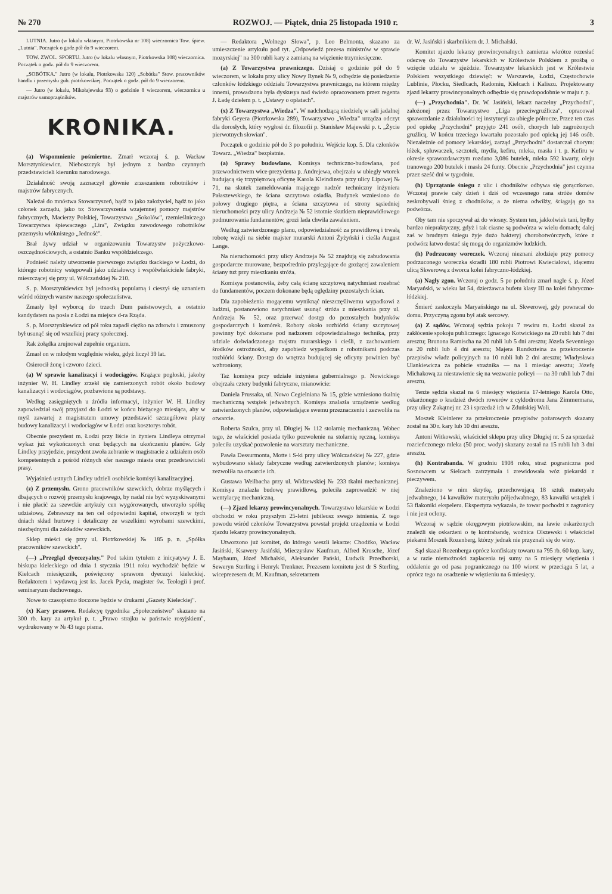№ 270 ROZWOJ. — Piątek, dnia 25 listopada 1910 r. 3
LUTNIA. Jutro (w lokalu własnym, Piotrkowska nr 108) wieczornica Tow. śpiew. „Lutnia". Początek o godz pół do 9 wieczorem.
TOW. ZWOL. SPORTU. Jutro (w lokalu własnym, Piotrkowska 108) wieczornica. Początek o godz. pół do 9 wieczorem.
„SOBÓTKA." Jutro (w lokalu, Piotrkowska 120) „Sobótka" Stow. pracowników handlu i przemysłu gub. piotrkowskiej. Początek o godz. pół do 9 wieczorem.
— Jutro (w lokalu, Mikołajewska 93) o godzinie 8 wieczorem, wieczornica u majstrów samoprząśników.
KRONIKA.
(a) Wspomnienie pośmiertne. Zmarł wczoraj ś. p. Wacław Morsztynkiewicz. Nieboszczyk był jednym z bardzo czynnych przedstawicieli kierunku narodowego.
Działalność swoją zaznaczył głównie zrzeszaniem robotników i majstrów fabrycznych.
Należał do mnóstwa Stowarzyszeń, bądź to jako założyciel, bądź to jako członek zarządu, jako to: Stowarzyszenia wzajemnej pomocy majstrów fabrycznych, Macierzy Polskiej, Towarzystwa „Sokolów", rzemieślniczego Towarzystwa śpiewaczego „Lira", Związku zawodowego robotników przemysłu włóknistego „Jedność".
Brał żywy udział w organizowaniu Towarzystw pożyczkowo-oszczędnościowych, a ostatnio Banku współdzielczego.
Podnieść należy utworzenie pierwszego związku tkackiego w Łodzi, do którego robotnicy wstępowali jako udziałowcy i współwłaściciele fabryki, mieszczącej się przy ul. Wólczańskiej № 210.
S. p. Morsztynkiewicz był jednostką popularną i cieszył się uznaniem wśród różnych warstw naszego społeczeństwa.
Zmarły był wyborcą do trzech Dum państwowych, a ostatnio kandydatem na posła z Łodzi na miejsce d-ra Rządа.
S. p. Morsztynkiewicz od pół roku zapadł ciężko na zdrowiu i zmuszony był usunąć się od wszelkiej pracy społecznej.
Rak żołądka zrujnował zupełnie organizm.
Zmarł on w młodym względnie wieku, gdyż liczył 39 lat.
Osierocił żonę i czworo dzieci.
(a) W sprawie kanalizacyi i wodociągów. Krążące pogłoski, jakoby inżynier W. H. Lindley zrzekł się zamierzonych robót około budowy kanalizacyi i wodociągów, pozbawione są podstawy.
Według zasięgniętych u źródła informacyi, inżynier W. H. Lindley zapowiedział swój przyjazd do Łodzi w końcu bieżącego miesiąca, aby w myśl zawartej z magistratem umowy przedstawić szczegółowe plany budowy kanalizacyi i wodociągów w Łodzi oraz kosztorys robót.
Obecnie prezydent m. Łodzi przy liście in żyniera Lindleya otrzymał wykaz już wykończonych oraz będących na ukończeniu planów. Gdy Lindley przyjedzie, prezydent zwoła zebranie w magistracie z udziałem osób kompetentnych z pośród różnych sfer naszego miasta oraz przedstawicieli prasy.
Wyjaśnień ustnych Lindley udzieli osobiście komisyi kanalizacyjnej.
(z) Z przemysłu. Grono pracowników szewckich, dobrze myślących i dbających o rozwój przemysłu krajowego, by nadal nie być wyzyskiwanymi i nie płacić za szewckie artykuły cen wygórowanych, utworzyło spółkę udziałową. Zebrawszy na ten cel odpowiedni kapitał, otworzyli w tych dniach skład hurtowy i detaliczny ze wszelkimi wyrobami szewckimi, niezbędnymi dla zakładów szewckich.
Sklep mieści się przy ul. Piotrkowskiej № 185 p. n. „Spółka pracowników szewckich".
(—) „Przegląd dyecezyalny." Pod takim tytułem z inicyatywy J. E. biskupa kieleckiego od dnia 1 stycznia 1911 roku wychodzić będzie w Kielcach miesięcznik, poświęcony sprawom dyecezyi kieleckiej. Redaktorem i wydawcą jest ks. Jacek Pycia, magister św. Teologii i prof. seminaryum duchownego.
Nowe to czasopismo tłoczone będzie w drukarni „Gazety Kieleckiej".
(x) Kary prasowe. Redakcyę tygodnika „Społeczeństwo" skazano na 300 rb. kary za artykuł p. t. „Prawo strajku w państwie rosyjskiem", wydrukowany w № 43 tego pisma.
— Redaktora „Wolnego Słowa", p. Leo Belmonta, skazano za umieszczenie artykułu pod tyt. „Odpowiedź prezesa ministrów w sprawie mozyrskiej" na 300 rubli kary z zamianą na więzienie trzymiesięczne.
(a) Z Towarzystwa prawniczego. Dzisiaj o godzinie pół do 9 wieczorem, w lokalu przy ulicy Nowy Rynek № 9, odbędzie się posiedzenie członków łódzkiego oddziału Towarzystwa prawniczego, na którem między innemi, prowadzona była dyskusya nad świeżo opracowanem przez regenta J. Ładę dziełem p. t. „Ustawy o opłatach".
(x) Z Towarzystwa „Wiedza". W nadchodzącą niedzielę w sali jadalnej fabryki Geyera (Piotrkowska 289), Towarzystwo „Wiedza" urządza odczyt dla dorosłych, który wygłosi dr. filozofii p. Stanisław Majewski p. t. „Życie pierwotnych słowian".
Początek o godzinie pół do 3 po południu. Wejście kop. 5. Dla członków Towarz. „Wiedza" bezpłatnie.
(a) Sprawy budowlane. Komisya techniczno-budowlana, pod przewodnictwem wice-prezydenta p. Andrejewa, obejrzała w ubiegły wtorek budującą się trzypiętrową oficynę Karola Kleindinsta przy ulicy Lipowej № 71, na skutek zameldowania mającego nadzór techniczny inżyniera Pałaszewskiego, że ściana szczytowa osiadła. Budynek wzniesiono do połowy drugiego piętra, a ściana szczytowa od strony sąsiedniej nieruchomości przy ulicy Andrzeja № 52 istotnie skutkiem nieprawidłowego podmurowania fundamentów, grozi lada chwila zawaleniem.
Według zatwierdzonego planu, odpowiedzialność za prawidłową i trwałą robotę wzięli na siebie majster murarski Antoni Żyżyński i cieśla August Lange.
Na nieruchomości przy ulicy Andrzeja № 52 znajdują się zabudowania gospodarcze murowane, bezpośrednio przylegające do grożącej zawaleniem ściany tuż przy mieszkaniu stróża.
Komisya postanowiła, żeby całą ścianę szczytową natychmiast rozebrać do fundamentów, poczem dokonane będą oględziny pozostałych ścian.
Dla zapobieżenia mogącemu wyniknąć nieszczęśliwemu wypadkowi z ludźmi, postanowiono natychmiast usunąć stróża z mieszkania przy ul. Andrzeja № 52, oraz przerwać dostęp do pozostałych budynków gospodarczych i komórek. Roboty około rozbiórki ściany szczytowej powinny być dokonane pod nadzorem odpowiedzialnego technika, przy udziale doświadczonego majstra murarskiego i cieśli, z zachowaniem środków ostrożności, aby zapobiedz wypadkom z robotnikami podczas rozbiórki ściany. Dostęp do wnętrza budującej się oficyny powinien być wzbroniony.
Taż komisya przy udziale inżyniera gubernialnego p. Nowickiego obejrzała cztery budynki fabryczne, mianowicie:
Daniela Prussaka, ul. Nowo Cegielniana № 15, gdzie wzniesiono tkalnię mechaniczną wstążek jedwabnych. Komisya znalazła urządzenie według zatwierdzonych planów, odpowiadające swemu przeznaczeniu i zezwoliła na otwarcie.
Roberta Szulca, przy ul. Długiej № 112 stolarnię mechaniczną. Wobec tego, że właściciel posiada tylko pozwolenie na stolarnię ręczną, komisya poleciła uzyskać pozwolenie na warsztaty mechaniczne.
Pawła Dessurmonta, Motte i S-ki przy ulicy Wólczańskiej № 227, gdzie wybudowano składy fabryczne według zatwierdzonych planów; komisya zezwoliła na otwarcie ich.
Gustawa Weilbacha przy ul. Widzewskiej № 233 tkalni mechanicznej. Komisya znalazła budowę prawidłową, poleciła zaprowadzić w niej wentylacyę mechaniczną.
(—) Zjazd lekarzy prowincyonalnych. Towarzystwo lekarskie w Łodzi obchodzi w roku przyszłym 25-letni jubileusz swego istnienia. Z tego powodu wśród członków Towarzystwa powstał projekt urządzenia w Łodzi zjazdu lekarzy prowincyonalnych.
Utworzono już komitet, do którego weszli lekarze: Chodźko, Wacław Jasiński, Ksawery Jasiński, Mieczysław Kaufman, Alfred Krusche, Józef Maybaum, Józef Michalski, Aleksander Pański, Ludwik Przedborski, Seweryn Sterling i Henryk Trenkner. Prezesem komitetu jest dr S Sterling, wiceprezesem dr. M. Kaufman, sekretarzem
dr. W. Jasiński i skarbnikiem dr. J. Michalski.
Komitet zjazdu lekarzy prowincyonalnych zamierza wkrótce rozesłać odezwę do Towarzystw lekarskich w Królestwie Polskiem z prośbą o wzięcie udziału w zjeździe. Towarzystw lekarskich jest w Królestwie Polskiem wszystkiego dziewięć: w Warszawie, Łodzi, Częstochowie Lublinie, Płocku, Siedlcach, Radomiu, Kielcach i Kaliszu. Projektowany zjazd lekarzy prowincyonalnych odbędzie się prawdopodobnie w maju r. p.
(—) „Przychodnia". Dr. W. Jasiński, lekarz naczelny „Przychodni", założonej przez Towarzystwo „Liga przeciwgruźlicza", opracował sprawozdanie z działalności tej instytucyi za ubiegłe półrocze. Przez ten czas pod opiekę „Przychodni" przyjęto 241 osób, chorych lub zagrożonych gruźlicą. W końcu trzeciego kwartału pozostało pod opieką jej 146 osób. Niezależnie od pomocy lekarskiej, zarząd „Przychodni" dostarczał chorym: łóżek, spluwaczek, szczotek, mydła, kefiru, mleka, masła i t. p. Kefiru w okresie sprawozdawczym rozdano 3,086 butelek, mleka 592 kwarty, oleju tranowego 200 butelek i masła 24 funty. Obecnie „Przychodnia" jest czynna przez sześć dni w tygodniu.
(h) Uprzątanie śniegu z ulic i chodników odbywa się gorączkowo. Wczoraj prawie cały dzień i dziś od wczesnego rana stróże domów zeskrobywali śnieg z chodników, a że niema odwilży, ściągają go na podwórza.
Oby tam nie spoczywał aż do wiosny. System ten, jakkolwiek tani, byłby bardzo niepraktyczny, gdyż i tak ciasne są podwórza w wielu domach; dalej zaś w brudnym śniegu żyje dużo bakteryj chorobotwórczych, które z podwórz łatwo dostać się mogą do organizmów ludzkich.
(h) Podrzucony woreczek. Wczoraj nieznani złodzieje przy pomocy podrzuconego woreczka skradli 180 rubli Piotrowi Kwiecialowi, idącemu ulicą Skwerową z dworca kolei fabryczno-łódzkiej.
(a) Nagły zgon. Wczoraj o godz. 5 po południu zmarł nagle ś. p. Józef Maryański, w wieku lat 54, dzierżawca bufetu klasy III na kolei fabryczno-łódzkiej.
Śmierć zaskoczyła Maryańskiego na ul. Skwerowej, gdy powracał do domu. Przyczyną zgonu był atak sercowy.
(a) Z sądów. Wczoraj sędzia pokoju 7 rewiru m. Łodzi skazał za zakłócenie spokoju publicznego: Ignacego Kotwickiego na 20 rubli lub 7 dni aresztu; Brunona Ramischa na 20 rubli lub 5 dni aresztu; Józefa Sevenniego na 20 rubli lub 4 dni aresztu; Majera Rundszteina za przekroczenie przepisów władz policyjnych na 10 rubli lub 2 dni aresztu; Władysława Ulankiewicza za pobicie strażnika — na 1 miesiąc aresztu; Józefę Michakową za niestawienie się na wezwanie policyi — na 30 rubli lub 7 dni aresztu.
Tenże sędzia skazał na 6 miesięcy więzienia 17-letniego Karola Otto, oskarżonego o kradzież dwóch rowerów z cyklodromu Jana Zimmermana, przy ulicy Zakątnej nr. 23 i sprzedaż ich w Zduńskiej Woli.
Moszek Kleinlerer za przekroczenie przepisów pożarowych skazany został na 30 r. kary lub 10 dni aresztu.
Antoni Witkowski, właściciel sklepu przy ulicy Długiej nr. 5 za sprzedaż rozcieńczonego mleka (50 proc. wody) skazany został na 15 rubli lub 3 dni aresztu.
(h) Kontrabanda. W grudniu 1908 roku, straż pograniczna pod Sosnowcem w Sielcach zatrzymała i zrewidowała wóz piekarski z pieczywem.
Znaleziono w nim skrytkę, przechowującą 18 sztuk materyału jedwabnego, 14 kawałków materyału półjedwabnego, 83 kawałki wstążek i 53 flakoniki ekspeleru. Ekspertyza wykazała, że towar pochodzi z zagranicy i nie jest oclony.
Wczoraj w sądzie okręgowym piotrkowskim, na ławie oskarżonych znaleźli się oskarżeni o tę kontrabandę, woźnica Olszewski i właściciel piekarni Moszek Rozenberg, którzy jednak nie przyznali się do winy.
Sąd skazał Rozenberga oprócz konfiskaty towaru na 795 rb. 60 kop. kary, a w razie niemożności zapłacenia tej sumy na 5 miesięcy więzienia i oddalenie go od pasa pogranicznego na 100 wiorst w przeciągu 5 lat, a oprócz tego na osadzenie w więzieniu na 6 miesięcy.